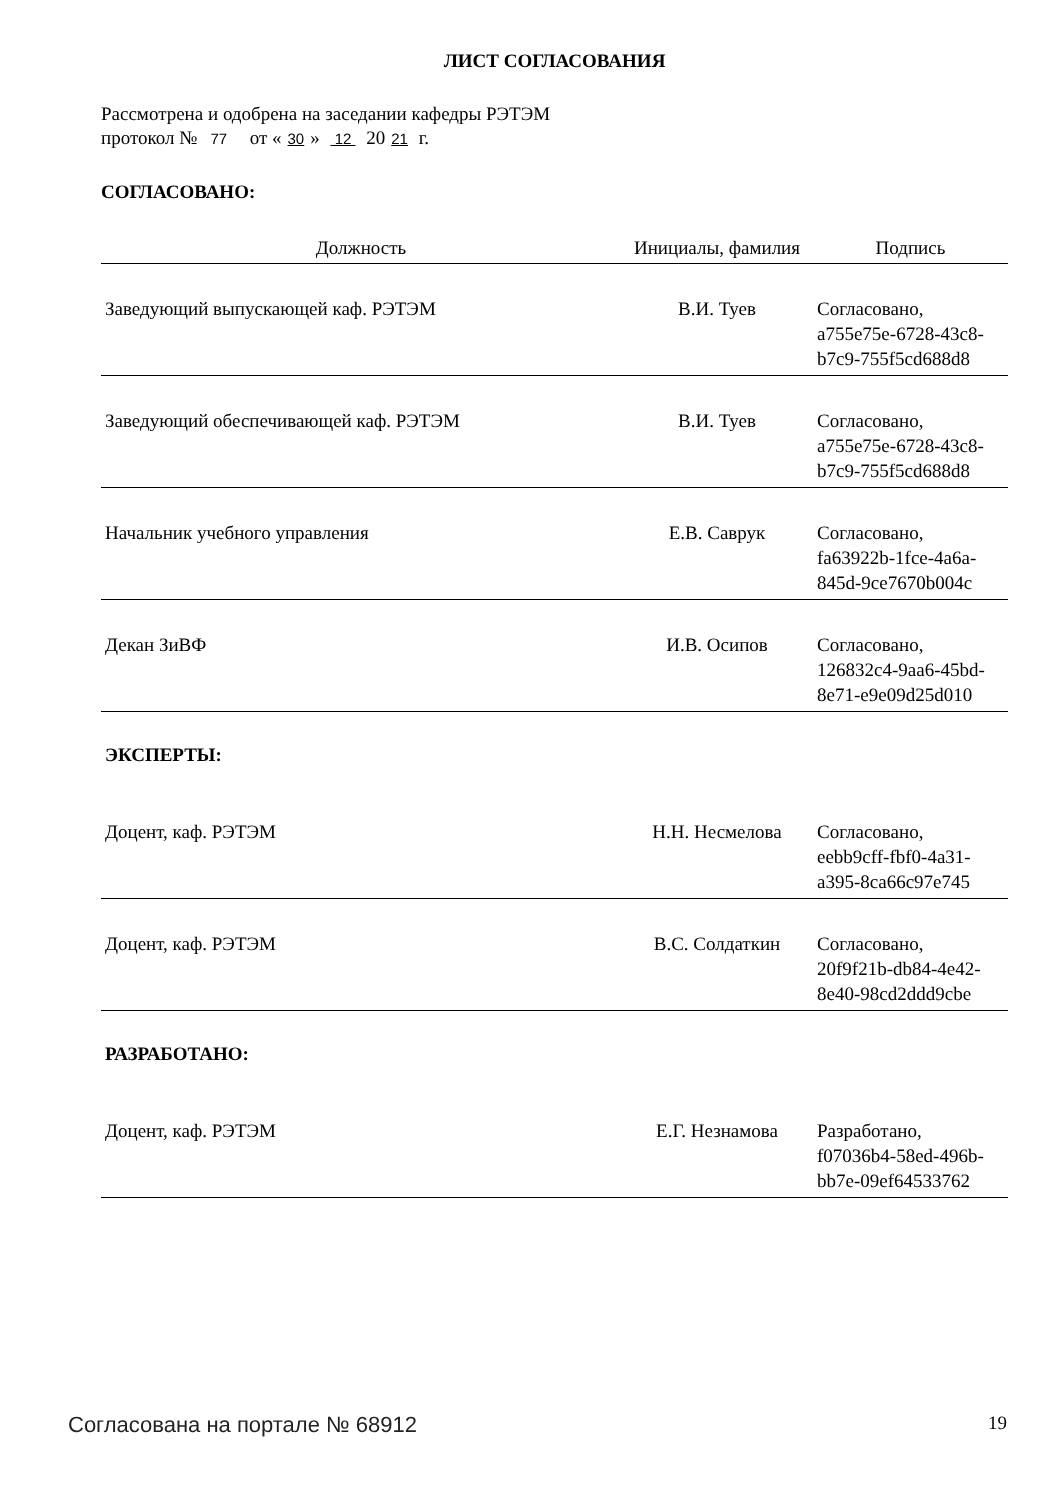ЛИСТ СОГЛАСОВАНИЯ
Рассмотрена и одобрена на заседании кафедры РЭТЭМ
протокол № 77 от « 30 » 12 20 21 г.
СОГЛАСОВАНО:
| Должность | Инициалы, фамилия | Подпись |
| --- | --- | --- |
| Заведующий выпускающей каф. РЭТЭМ | В.И. Туев | Согласовано, a755e75e-6728-43c8- b7c9-755f5cd688d8 |
| Заведующий обеспечивающей каф. РЭТЭМ | В.И. Туев | Согласовано, a755e75e-6728-43c8- b7c9-755f5cd688d8 |
| Начальник учебного управления | Е.В. Саврук | Согласовано, fa63922b-1fce-4a6a- 845d-9ce7670b004c |
| Декан ЗиВФ | И.В. Осипов | Согласовано, 126832c4-9aa6-45bd- 8e71-e9e09d25d010 |
| ЭКСПЕРТЫ: | | |
| Доцент, каф. РЭТЭМ | Н.Н. Несмелова | Согласовано, eebb9cff-fbf0-4a31- a395-8ca66c97e745 |
| Доцент, каф. РЭТЭМ | В.С. Солдаткин | Согласовано, 20f9f21b-db84-4e42- 8e40-98cd2ddd9cbe |
| РАЗРАБОТАНО: | | |
| Доцент, каф. РЭТЭМ | Е.Г. Незнамова | Разработано, f07036b4-58ed-496b- bb7e-09ef64533762 |
Согласована на портале № 68912 19